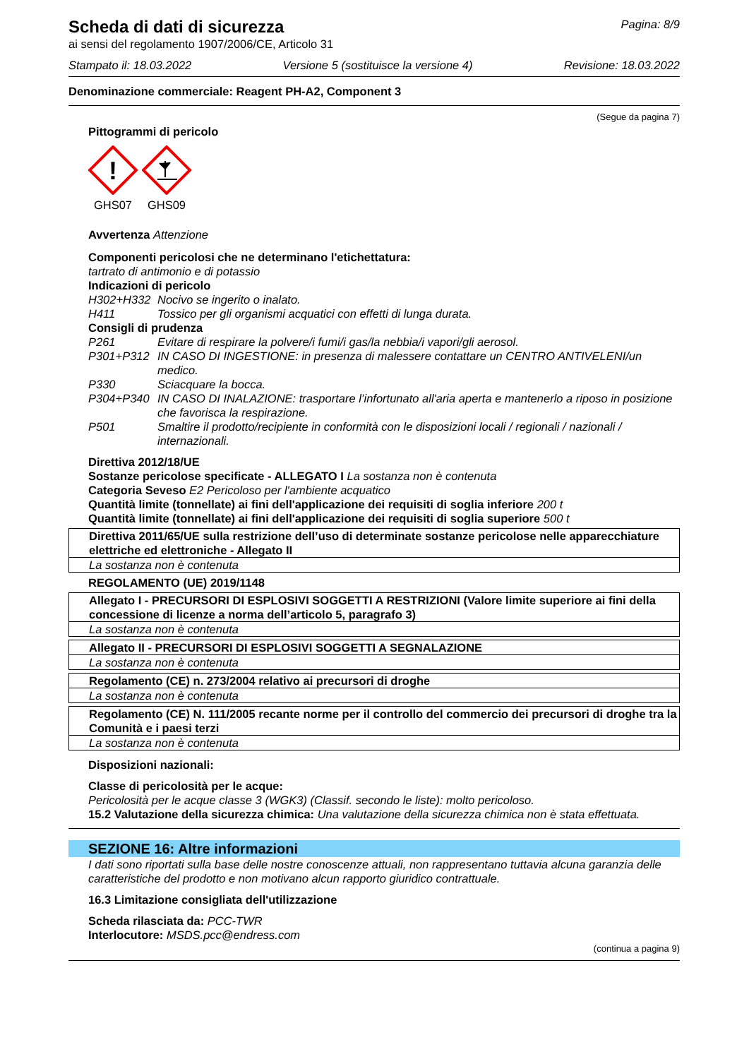Scheda di dati di sicurezza
Pagina: 8/9
ai sensi del regolamento 1907/2006/CE, Articolo 31
Stampato il: 18.03.2022 Versione 5 (sostituisce la versione 4) Revisione: 18.03.2022
Denominazione commerciale: Reagent PH-A2, Component 3
(Segue da pagina 7)
Pittogrammi di pericolo
!
GHS07
GHS09
Avvertenza Attenzione
Componenti pericolosi che ne determinano l'etichettatura:
tartrato di antimonio e di potassio
Indicazioni di pericolo
H302+H332 Nocivo se ingerito o inalato. H411 Tossico per gli organismi acquatici con effetti di lunga durata.
Consigli di prudenza
P261 Evitare di respirare la polvere/i fumi/i gas/la nebbia/i vapori/gli aerosol. P301+P312 IN CASO DI INGESTIONE: in presenza di malessere contattare un CENTRO ANTIVELENI/un medico. P330 Sciacquare la bocca. P304+P340 IN CASO DI INALAZIONE: trasportare l’infortunato all'aria aperta e mantenerlo a riposo in posizione che favorisca la respirazione. P501 Smaltire il prodotto/recipiente in conformità con le disposizioni locali / regionali / nazionali / internazionali.
Direttiva 2012/18/UE
Sostanze pericolose specificate - ALLEGATO I La sostanza non è contenuta
Categoria Seveso E2 Pericoloso per l'ambiente acquatico
Quantità limite (tonnellate) ai fini dell'applicazione dei requisiti di soglia inferiore 200 t
Quantità limite (tonnellate) ai fini dell'applicazione dei requisiti di soglia superiore 500 t
Direttiva 2011/65/UE sulla restrizione dell’uso di determinate sostanze pericolose nelle apparecchiature elettriche ed elettroniche - Allegato II
La sostanza non è contenuta
REGOLAMENTO (UE) 2019/1148
Allegato I - PRECURSORI DI ESPLOSIVI SOGGETTI A RESTRIZIONI (Valore limite superiore ai fini della concessione di licenze a norma dell’articolo 5, paragrafo 3)
La sostanza non è contenuta
Allegato II - PRECURSORI DI ESPLOSIVI SOGGETTI A SEGNALAZIONE
La sostanza non è contenuta
Regolamento (CE) n. 273/2004 relativo ai precursori di droghe
La sostanza non è contenuta
Regolamento (CE) N. 111/2005 recante norme per il controllo del commercio dei precursori di droghe tra la Comunità e i paesi terzi
La sostanza non è contenuta
Disposizioni nazionali:
Classe di pericolosità per le acque:
Pericolosità per le acque classe 3 (WGK3) (Classif. secondo le liste): molto pericoloso.
15.2 Valutazione della sicurezza chimica: Una valutazione della sicurezza chimica non è stata effettuata.
SEZIONE 16: Altre informazioni
I dati sono riportati sulla base delle nostre conoscenze attuali, non rappresentano tuttavia alcuna garanzia delle caratteristiche del prodotto e non motivano alcun rapporto giuridico contrattuale.
16.3 Limitazione consigliata dell'utilizzazione
Scheda rilasciata da: PCC-TWR
Interlocutore: MSDS.pcc@endress.com
(continua a pagina 9)